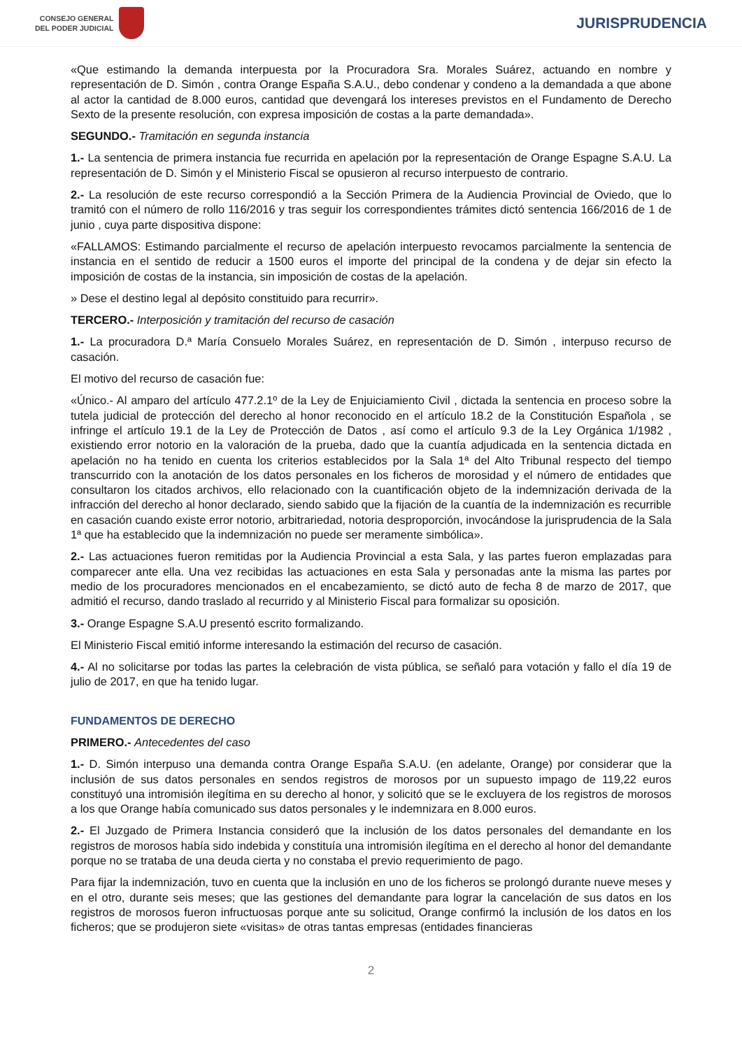CONSEJO GENERAL
DEL PODER JUDICIAL
JURISPRUDENCIA
«Que estimando la demanda interpuesta por la Procuradora Sra. Morales Suárez, actuando en nombre y representación de D. Simón , contra Orange España S.A.U., debo condenar y condeno a la demandada a que abone al actor la cantidad de 8.000 euros, cantidad que devengará los intereses previstos en el Fundamento de Derecho Sexto de la presente resolución, con expresa imposición de costas a la parte demandada».
SEGUNDO.- Tramitación en segunda instancia
1.- La sentencia de primera instancia fue recurrida en apelación por la representación de Orange Espagne S.A.U. La representación de D. Simón y el Ministerio Fiscal se opusieron al recurso interpuesto de contrario.
2.- La resolución de este recurso correspondió a la Sección Primera de la Audiencia Provincial de Oviedo, que lo tramitó con el número de rollo 116/2016 y tras seguir los correspondientes trámites dictó sentencia 166/2016 de 1 de junio , cuya parte dispositiva dispone:
«FALLAMOS: Estimando parcialmente el recurso de apelación interpuesto revocamos parcialmente la sentencia de instancia en el sentido de reducir a 1500 euros el importe del principal de la condena y de dejar sin efecto la imposición de costas de la instancia, sin imposición de costas de la apelación.
» Dese el destino legal al depósito constituido para recurrir».
TERCERO.- Interposición y tramitación del recurso de casación
1.- La procuradora D.ª María Consuelo Morales Suárez, en representación de D. Simón , interpuso recurso de casación.
El motivo del recurso de casación fue:
«Único.- Al amparo del artículo 477.2.1º de la Ley de Enjuiciamiento Civil , dictada la sentencia en proceso sobre la tutela judicial de protección del derecho al honor reconocido en el artículo 18.2 de la Constitución Española , se infringe el artículo 19.1 de la Ley de Protección de Datos , así como el artículo 9.3 de la Ley Orgánica 1/1982 , existiendo error notorio en la valoración de la prueba, dado que la cuantía adjudicada en la sentencia dictada en apelación no ha tenido en cuenta los criterios establecidos por la Sala 1ª del Alto Tribunal respecto del tiempo transcurrido con la anotación de los datos personales en los ficheros de morosidad y el número de entidades que consultaron los citados archivos, ello relacionado con la cuantificación objeto de la indemnización derivada de la infracción del derecho al honor declarado, siendo sabido que la fijación de la cuantía de la indemnización es recurrible en casación cuando existe error notorio, arbitrariedad, notoria desproporción, invocándose la jurisprudencia de la Sala 1ª que ha establecido que la indemnización no puede ser meramente simbólica».
2.- Las actuaciones fueron remitidas por la Audiencia Provincial a esta Sala, y las partes fueron emplazadas para comparecer ante ella. Una vez recibidas las actuaciones en esta Sala y personadas ante la misma las partes por medio de los procuradores mencionados en el encabezamiento, se dictó auto de fecha 8 de marzo de 2017, que admitió el recurso, dando traslado al recurrido y al Ministerio Fiscal para formalizar su oposición.
3.- Orange Espagne S.A.U presentó escrito formalizando.
El Ministerio Fiscal emitió informe interesando la estimación del recurso de casación.
4.- Al no solicitarse por todas las partes la celebración de vista pública, se señaló para votación y fallo el día 19 de julio de 2017, en que ha tenido lugar.
FUNDAMENTOS DE DERECHO
PRIMERO.- Antecedentes del caso
1.- D. Simón interpuso una demanda contra Orange España S.A.U. (en adelante, Orange) por considerar que la inclusión de sus datos personales en sendos registros de morosos por un supuesto impago de 119,22 euros constituyó una intromisión ilegítima en su derecho al honor, y solicitó que se le excluyera de los registros de morosos a los que Orange había comunicado sus datos personales y le indemnizara en 8.000 euros.
2.- El Juzgado de Primera Instancia consideró que la inclusión de los datos personales del demandante en los registros de morosos había sido indebida y constituía una intromisión ilegítima en el derecho al honor del demandante porque no se trataba de una deuda cierta y no constaba el previo requerimiento de pago.
Para fijar la indemnización, tuvo en cuenta que la inclusión en uno de los ficheros se prolongó durante nueve meses y en el otro, durante seis meses; que las gestiones del demandante para lograr la cancelación de sus datos en los registros de morosos fueron infructuosas porque ante su solicitud, Orange confirmó la inclusión de los datos en los ficheros; que se produjeron siete «visitas» de otras tantas empresas (entidades financieras
2